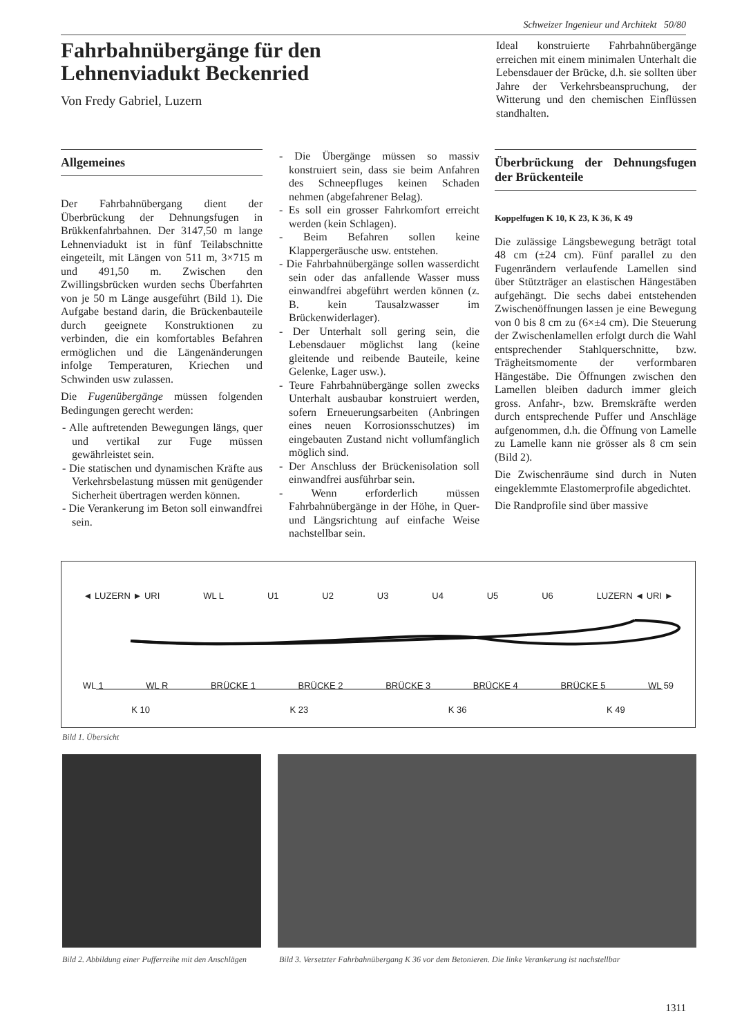Schweizer Ingenieur und Architekt 50/80
Fahrbahnübergänge für den
Lehnenviadukt Beckenried
Von Fredy Gabriel, Luzern
Ideal konstruierte Fahrbahnübergänge erreichen mit einem minimalen Unterhalt die Lebensdauer der Brücke, d.h. sie sollten über Jahre der Verkehrsbeanspruchung, der Witterung und den chemischen Einflüssen standhalten.
Allgemeines
Der Fahrbahnübergang dient der Überbrückung der Dehnungsfugen in Brükkenfahrbahnen. Der 3147,50 m lange Lehnenviadukt ist in fünf Teilabschnitte eingeteilt, mit Längen von 511 m, 3×715 m und 491,50 m. Zwischen den Zwillingsbrücken wurden sechs Überfahrten von je 50 m Länge ausgeführt (Bild 1). Die Aufgabe bestand darin, die Brückenbauteile durch geeignete Konstruktionen zu verbinden, die ein komfortables Befahren ermöglichen und die Längenänderungen infolge Temperaturen, Kriechen und Schwinden usw zulassen.
Die Fugenübergänge müssen folgenden Bedingungen gerecht werden:
- Alle auftretenden Bewegungen längs, quer und vertikal zur Fuge müssen gewährleistet sein.
- Die statischen und dynamischen Kräfte aus Verkehrsbelastung müssen mit genügender Sicherheit übertragen werden können.
- Die Verankerung im Beton soll einwandfrei sein.
- Die Übergänge müssen so massiv konstruiert sein, dass sie beim Anfahren des Schneepfluges keinen Schaden nehmen (abgefahrener Belag).
- Es soll ein grosser Fahrkomfort erreicht werden (kein Schlagen).
- Beim Befahren sollen keine Klappergeräusche usw. entstehen.
- Die Fahrbahnübergänge sollen wasserdicht sein oder das anfallende Wasser muss einwandfrei abgeführt werden können (z. B. kein Tausalzwasser im Brückenwiderlager).
- Der Unterhalt soll gering sein, die Lebensdauer möglichst lang (keine gleitende und reibende Bauteile, keine Gelenke, Lager usw.).
- Teure Fahrbahnübergänge sollen zwecks Unterhalt ausbaubar konstruiert werden, sofern Erneuerungsarbeiten (Anbringen eines neuen Korrosionsschutzes) im eingebauten Zustand nicht vollumfänglich möglich sind.
- Der Anschluss der Brückenisolation soll einwandfrei ausführbar sein.
- Wenn erforderlich müssen Fahrbahnübergänge in der Höhe, in Quer- und Längsrichtung auf einfache Weise nachstellbar sein.
Überbrückung der Dehnungsfugen der Brückenteile
Koppelfugen K 10, K 23, K 36, K 49
Die zulässige Längsbewegung beträgt total 48 cm (±24 cm). Fünf parallel zu den Fugenrändern verlaufende Lamellen sind über Stützträger an elastischen Hängestäben aufgehängt. Die sechs dabei entstehenden Zwischenöffnungen lassen je eine Bewegung von 0 bis 8 cm zu (6×±4 cm). Die Steuerung der Zwischenlamellen erfolgt durch die Wahl entsprechender Stahlquerschnitte, bzw. Trägheitsmomente der verformbaren Hängestäbe. Die Öffnungen zwischen den Lamellen bleiben dadurch immer gleich gross. Anfahr-, bzw. Bremskräfte werden durch entsprechende Puffer und Anschläge aufgenommen, d.h. die Öffnung von Lamelle zu Lamelle kann nie grösser als 8 cm sein (Bild 2).
Die Zwischenräume sind durch in Nuten eingeklemmte Elastomerprofile abgedichtet.
Die Randprofile sind über massive
◄ LUZERN ► URI WL L U1 U2 U3 U4 U5 U6 LUZERN ◄ URI ►
WL 1 WL R BRÜCKE 1 BRÜCKE 2 BRÜCKE 3 BRÜCKE 4 BRÜCKE 5 WL 59
K 10 K 23 K 36 K 49
Bild 1. Übersicht
Bild 2. Abbildung einer Pufferreihe mit den Anschlägen
Bild 3. Versetzter Fahrbahnübergang K 36 vor dem Betonieren. Die linke Verankerung ist nachstellbar
1311